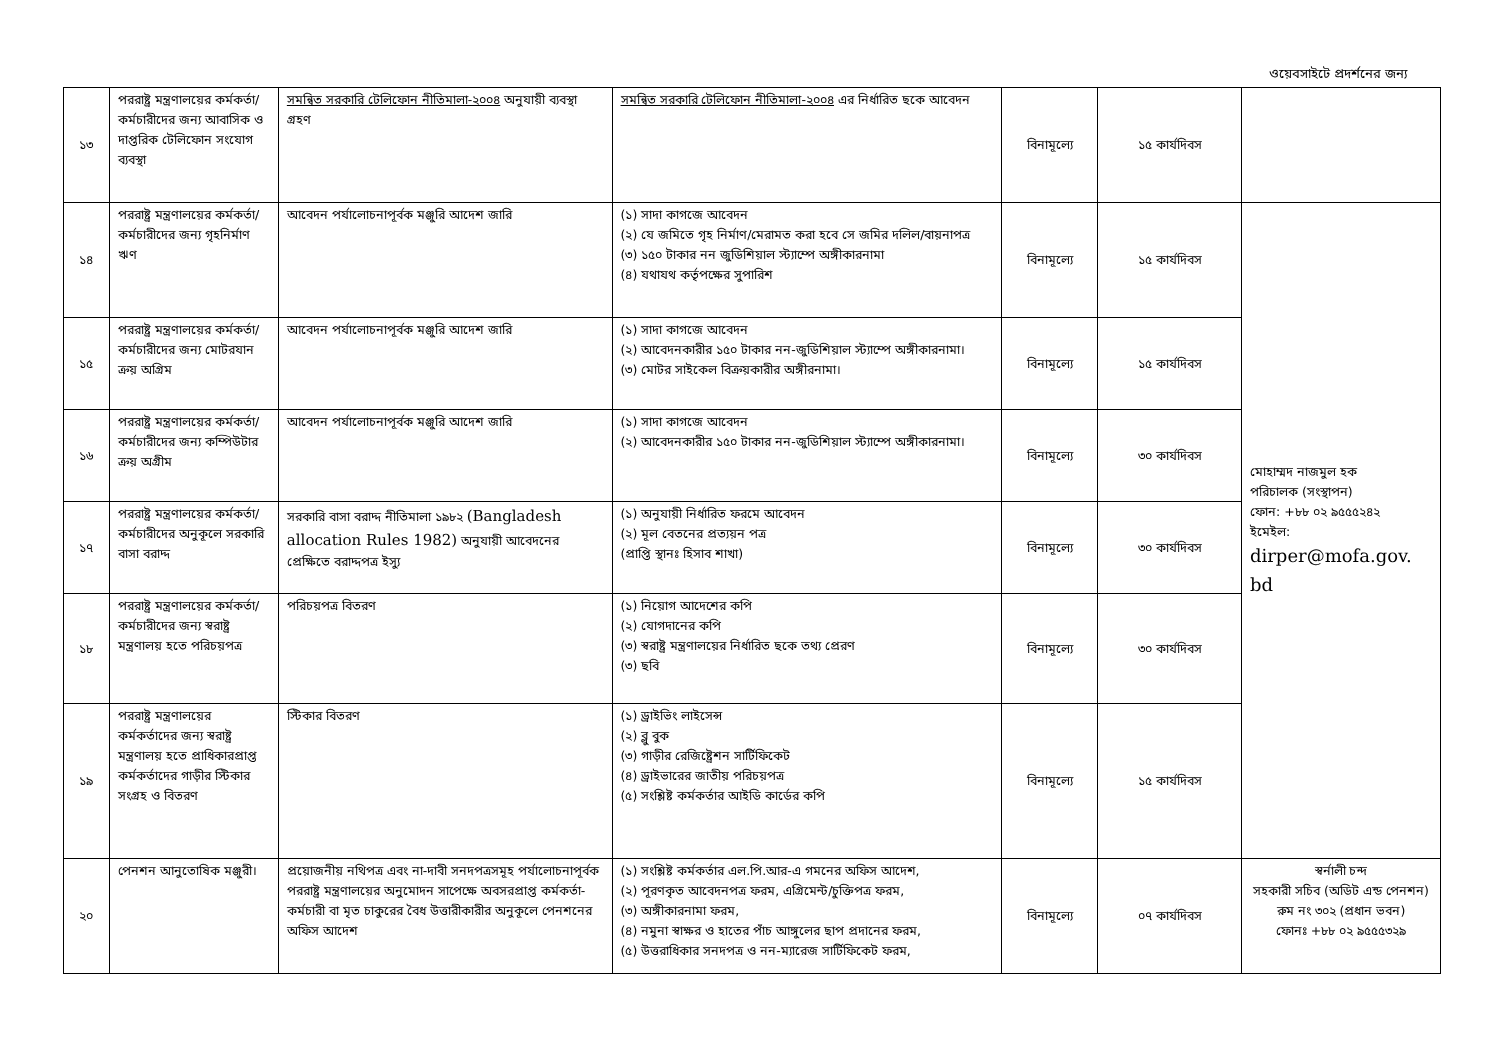ওয়েবসাইটে প্রদর্শনের জন্য
| ১৩ | পররাষ্ট্র মন্ত্রণালয়ের কর্মকর্তা/ কর্মচারীদের জন্য আবাসিক ও দাপ্তরিক টেলিফোন সংযোগ ব্যবস্থা | সমন্বিত সরকারি টেলিফোন নীতিমালা-২০০৪ অনুযায়ী ব্যবস্থা গ্রহণ | সমন্বিত সরকারি টেলিফোন নীতিমালা-২০০৪ এর নির্ধারিত ছকে আবেদন | বিনামূল্যে | ১৫ কার্যদিবস | |
| ১৪ | পররাষ্ট্র মন্ত্রণালয়ের কর্মকর্তা/ কর্মচারীদের জন্য গৃহনির্মাণ ঋণ | আবেদন পর্যালোচনাপূর্বক মঞ্জুরি আদেশ জারি | (১) সাদা কাগজে আবেদন (২) যে জমিতে গৃহ নির্মাণ/মেরামত করা হবে সে জমির দলিল/বায়নাপত্র (৩) ১৫০ টাকার নন জুডিশিয়াল স্ট্যাম্পে অঙ্গীকারনামা (৪) যথাযথ কর্তৃপক্ষের সুপারিশ | বিনামূল্যে | ১৫ কার্যদিবস | মোহাম্মদ নাজমুল হক পরিচালক (সংস্থাপন) ফোন: +৮৮ ০২ ৯৫৫৫২৪২ ইমেইল: dirper@mofa.gov. bd |
| ১৫ | পররাষ্ট্র মন্ত্রণালয়ের কর্মকর্তা/ কর্মচারীদের জন্য মোটরযান ক্রয় অগ্রিম | আবেদন পর্যালোচনাপূর্বক মঞ্জুরি আদেশ জারি | (১) সাদা কাগজে আবেদন (২) আবেদনকারীর ১৫০ টাকার নন-জুডিশিয়াল স্ট্যাম্পে অঙ্গীকারনামা। (৩) মোটর সাইকেল বিক্রয়কারীর অঙ্গীরনামা। | বিনামূল্যে | ১৫ কার্যদিবস | |
| ১৬ | পররাষ্ট্র মন্ত্রণালয়ের কর্মকর্তা/ কর্মচারীদের জন্য কম্পিউটার ক্রয় অগ্রীম | আবেদন পর্যালোচনাপূর্বক মঞ্জুরি আদেশ জারি | (১) সাদা কাগজে আবেদন (২) আবেদনকারীর ১৫০ টাকার নন-জুডিশিয়াল স্ট্যাম্পে অঙ্গীকারনামা। | বিনামূল্যে | ৩০ কার্যদিবস | |
| ১৭ | পররাষ্ট্র মন্ত্রণালয়ের কর্মকর্তা/ কর্মচারীদের অনুকূলে সরকারি বাসা বরাদ্দ | সরকারি বাসা বরাদ্দ নীতিমালা ১৯৮২ (Bangladesh allocation Rules 1982) অনুযায়ী আবেদনের প্রেক্ষিতে বরাদ্দপত্র ইস্যু | (১) অনুযায়ী নির্ধারিত ফরমে আবেদন (২) মূল বেতনের প্রত্যয়ন পত্র (প্রাপ্তি স্থানঃ হিসাব শাখা) | বিনামূল্যে | ৩০ কার্যদিবস | |
| ১৮ | পররাষ্ট্র মন্ত্রণালয়ের কর্মকর্তা/ কর্মচারীদের জন্য স্বরাষ্ট্র মন্ত্রণালয় হতে পরিচয়পত্র | পরিচয়পত্র বিতরণ | (১) নিয়োগ আদেশের কপি (২) যোগদানের কপি (৩) স্বরাষ্ট্র মন্ত্রণালয়ের নির্ধারিত ছকে তথ্য প্রেরণ (৩) ছবি | বিনামূল্যে | ৩০ কার্যদিবস | |
| ১৯ | পররাষ্ট্র মন্ত্রণালয়ের কর্মকর্তাদের জন্য স্বরাষ্ট্র মন্ত্রণালয় হতে প্রাধিকারপ্রাপ্ত কর্মকর্তাদের গাড়ীর স্টিকার সংগ্রহ ও বিতরণ | স্টিকার বিতরণ | (১) ড্রাইভিং লাইসেন্স (২) ব্লু বুক (৩) গাড়ীর রেজিষ্ট্রেশন সার্টিফিকেট (৪) ড্রাইভারের জাতীয় পরিচয়পত্র (৫) সংশ্লিষ্ট কর্মকর্তার আইডি কার্ডের কপি | বিনামূল্যে | ১৫ কার্যদিবস | |
| ২০ | পেনশন আনুতোষিক মঞ্জুরী। | প্রয়োজনীয় নথিপত্র এবং না-দাবী সনদপত্রসমূহ পর্যালোচনাপূর্বক পররাষ্ট্র মন্ত্রণালয়ের অনুমোদন সাপেক্ষে অবসরপ্রাপ্ত কর্মকর্তা-কর্মচারী বা মৃত চাকুরের বৈধ উত্তারীকারীর অনুকূলে পেনশনের অফিস আদেশ | (১) সংশ্লিষ্ট কর্মকর্তার এল.পি.আর-এ গমনের অফিস আদেশ, (২) পূরণকৃত আবেদনপত্র ফরম, এগ্রিমেন্ট/চুক্তিপত্র ফরম, (৩) অঙ্গীকারনামা ফরম, (৪) নমুনা স্বাক্ষর ও হাতের পাঁচ আঙ্গুলের ছাপ প্রদানের ফরম, (৫) উত্তরাধিকার সনদপত্র ও নন-ম্যারেজ সার্টিফিকেট ফরম, | বিনামূল্যে | ০৭ কার্যদিবস | স্বর্নালী চন্দ সহকারী সচিব (অডিট এন্ড পেনশন) রুম নং ৩০২ (প্রধান ভবন) ফোনঃ +৮৮ ০২ ৯৫৫৫৩২৯ |